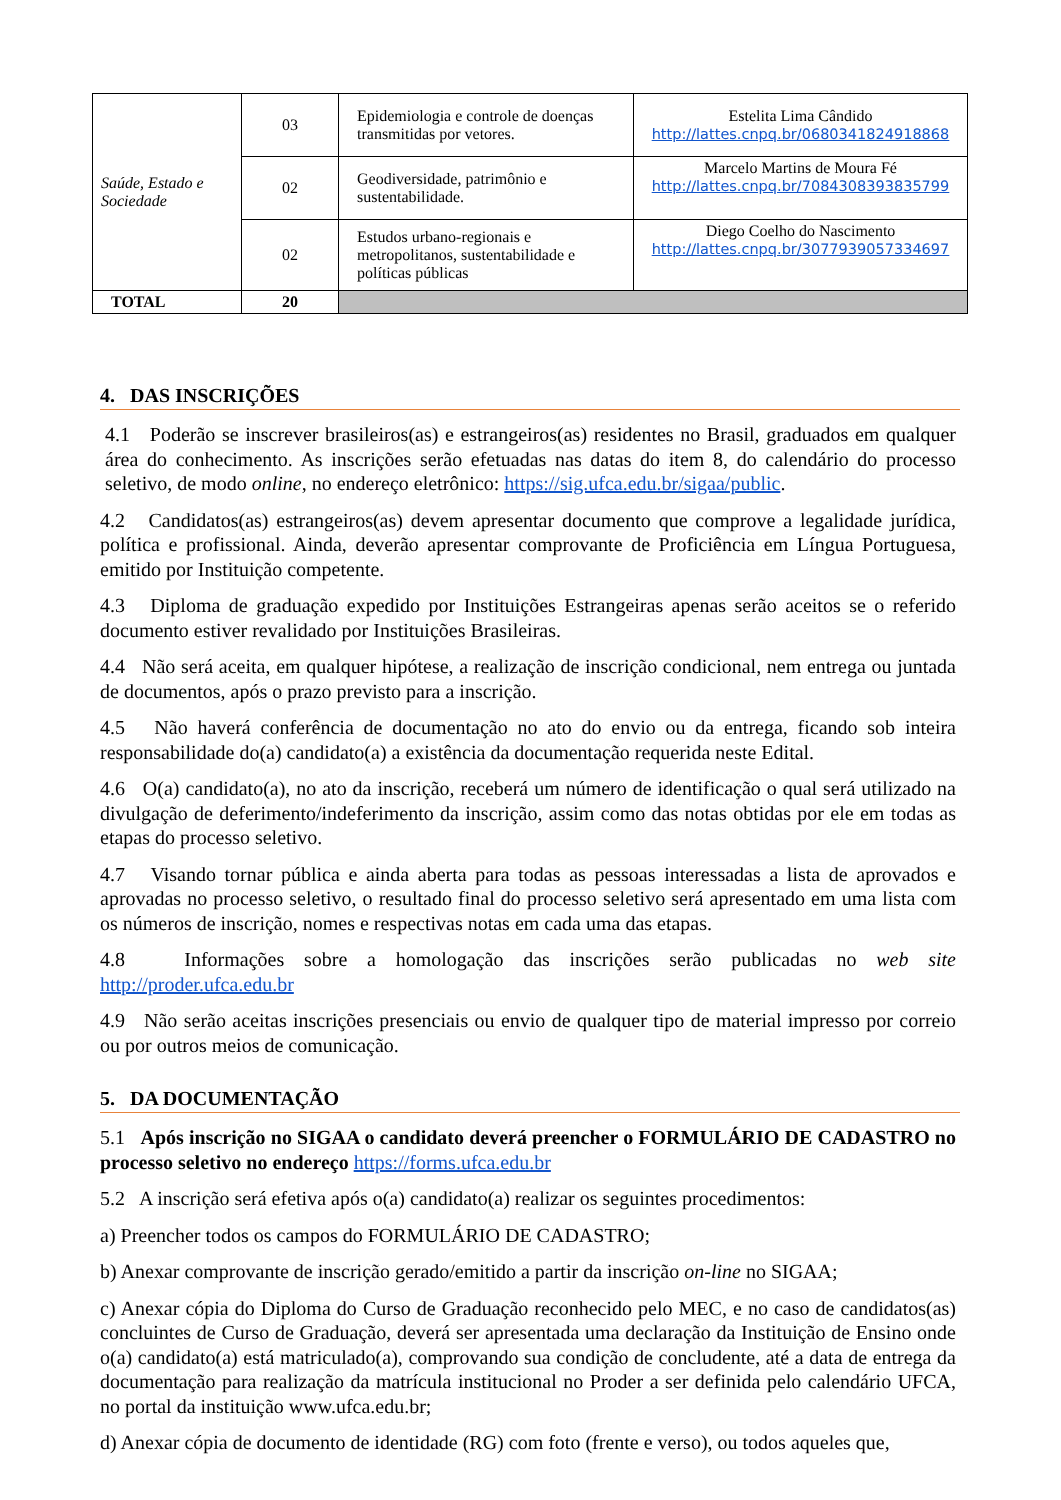| Saúde, Estado e Sociedade | 03 | Epidemiologia e controle de doenças transmitidas por vetores. | Estelita Lima Cândido http://lattes.cnpq.br/0680341824918868 |
| | 02 | Geodiversidade, patrimônio e sustentabilidade. | Marcelo Martins de Moura Fé http://lattes.cnpq.br/7084308393835799 |
| | 02 | Estudos urbano-regionais e metropolitanos, sustentabilidade e políticas públicas | Diego Coelho do Nascimento http://lattes.cnpq.br/3077939057334697 |
| TOTAL | 20 | | |
4. DAS INSCRIÇÕES
4.1 Poderão se inscrever brasileiros(as) e estrangeiros(as) residentes no Brasil, graduados em qualquer área do conhecimento. As inscrições serão efetuadas nas datas do item 8, do calendário do processo seletivo, de modo online, no endereço eletrônico: https://sig.ufca.edu.br/sigaa/public.
4.2 Candidatos(as) estrangeiros(as) devem apresentar documento que comprove a legalidade jurídica, política e profissional. Ainda, deverão apresentar comprovante de Proficiência em Língua Portuguesa, emitido por Instituição competente.
4.3 Diploma de graduação expedido por Instituições Estrangeiras apenas serão aceitos se o referido documento estiver revalidado por Instituições Brasileiras.
4.4 Não será aceita, em qualquer hipótese, a realização de inscrição condicional, nem entrega ou juntada de documentos, após o prazo previsto para a inscrição.
4.5 Não haverá conferência de documentação no ato do envio ou da entrega, ficando sob inteira responsabilidade do(a) candidato(a) a existência da documentação requerida neste Edital.
4.6 O(a) candidato(a), no ato da inscrição, receberá um número de identificação o qual será utilizado na divulgação de deferimento/indeferimento da inscrição, assim como das notas obtidas por ele em todas as etapas do processo seletivo.
4.7 Visando tornar pública e ainda aberta para todas as pessoas interessadas a lista de aprovados e aprovadas no processo seletivo, o resultado final do processo seletivo será apresentado em uma lista com os números de inscrição, nomes e respectivas notas em cada uma das etapas.
4.8 Informações sobre a homologação das inscrições serão publicadas no web site http://proder.ufca.edu.br
4.9 Não serão aceitas inscrições presenciais ou envio de qualquer tipo de material impresso por correio ou por outros meios de comunicação.
5. DA DOCUMENTAÇÃO
5.1 Após inscrição no SIGAA o candidato deverá preencher o FORMULÁRIO DE CADASTRO no processo seletivo no endereço https://forms.ufca.edu.br
5.2 A inscrição será efetiva após o(a) candidato(a) realizar os seguintes procedimentos:
a) Preencher todos os campos do FORMULÁRIO DE CADASTRO;
b) Anexar comprovante de inscrição gerado/emitido a partir da inscrição on-line no SIGAA;
c) Anexar cópia do Diploma do Curso de Graduação reconhecido pelo MEC, e no caso de candidatos(as) concluintes de Curso de Graduação, deverá ser apresentada uma declaração da Instituição de Ensino onde o(a) candidato(a) está matriculado(a), comprovando sua condição de concludente, até a data de entrega da documentação para realização da matrícula institucional no Proder a ser definida pelo calendário UFCA, no portal da instituição www.ufca.edu.br;
d) Anexar cópia de documento de identidade (RG) com foto (frente e verso), ou todos aqueles que,